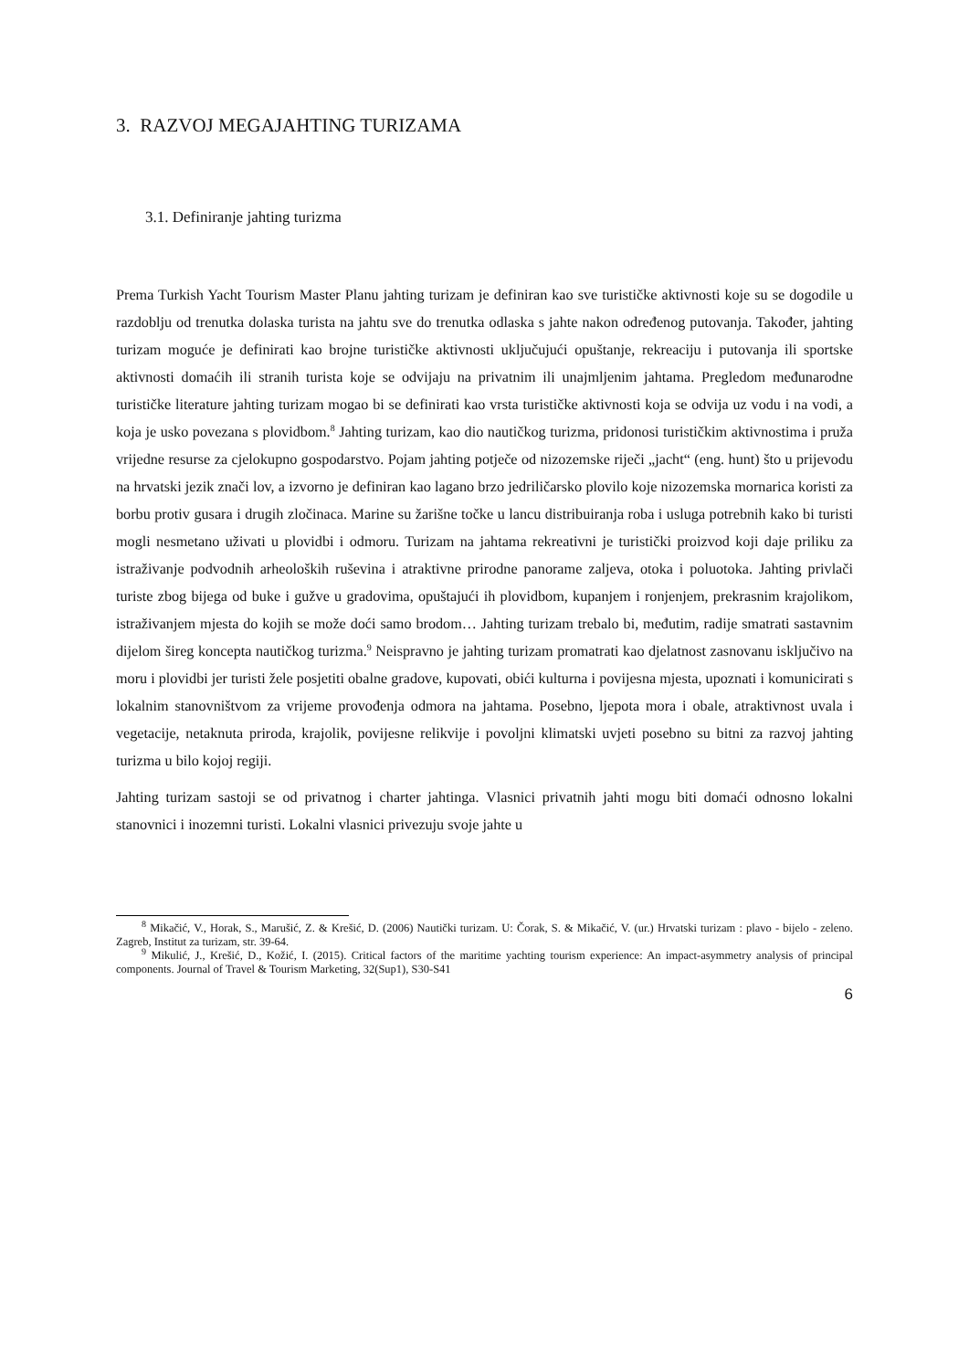3. RAZVOJ MEGAJAHTING TURIZAMA
3.1. Definiranje jahting turizma
Prema Turkish Yacht Tourism Master Planu jahting turizam je definiran kao sve turističke aktivnosti koje su se dogodile u razdoblju od trenutka dolaska turista na jahtu sve do trenutka odlaska s jahte nakon određenog putovanja. Također, jahting turizam moguće je definirati kao brojne turističke aktivnosti uključujući opuštanje, rekreaciju i putovanja ili sportske aktivnosti domaćih ili stranih turista koje se odvijaju na privatnim ili unajmljenim jahtama. Pregledom međunarodne turističke literature jahting turizam mogao bi se definirati kao vrsta turističke aktivnosti koja se odvija uz vodu i na vodi, a koja je usko povezana s plovidbom.<sup>8</sup> Jahting turizam, kao dio nautičkog turizma, pridonosi turističkim aktivnostima i pruža vrijedne resurse za cjelokupno gospodarstvo. Pojam jahting potječe od nizozemske riječi „jacht“ (eng. hunt) što u prijevodu na hrvatski jezik znači lov, a izvorno je definiran kao lagano brzo jedriličarsko plovilo koje nizozemska mornarica koristi za borbu protiv gusara i drugih zločinaca. Marine su žarišne točke u lancu distribuiranja roba i usluga potrebnih kako bi turisti mogli nesmetano uživati u plovidbi i odmoru. Turizam na jahtama rekreativni je turistički proizvod koji daje priliku za istraživanje podvodnih arheoloških ruševina i atraktivne prirodne panorame zaljeva, otoka i poluotoka. Jahting privlači turiste zbog bijega od buke i gužve u gradovima, opuštajući ih plovidbom, kupanjem i ronjenjem, prekrasnim krajolikom, istraživanjem mjesta do kojih se može doći samo brodom… Jahting turizam trebalo bi, međutim, radije smatrati sastavnim dijelom šireg koncepta nautičkog turizma.<sup>9</sup> Neispravno je jahting turizam promatrati kao djelatnost zasnovanu isključivo na moru i plovidbi jer turisti žele posjetiti obalne gradove, kupovati, obići kulturna i povijesna mjesta, upoznati i komunicirati s lokalnim stanovništvom za vrijeme provođenja odmora na jahtama. Posebno, ljepota mora i obale, atraktivnost uvala i vegetacije, netaknuta priroda, krajolik, povijesne relikvije i povoljni klimatski uvjeti posebno su bitni za razvoj jahting turizma u bilo kojoj regiji.
Jahting turizam sastoji se od privatnog i charter jahtinga. Vlasnici privatnih jahti mogu biti domaći odnosno lokalni stanovnici i inozemni turisti. Lokalni vlasnici privezuju svoje jahte u
<sup>8</sup> Mikačić, V., Horak, S., Marušić, Z. & Krešić, D. (2006) Nautički turizam. U: Čorak, S. & Mikačić, V. (ur.) Hrvatski turizam : plavo - bijelo - zeleno. Zagreb, Institut za turizam, str. 39-64.
<sup>9</sup> Mikulić, J., Krešić, D., Kožić, I. (2015). Critical factors of the maritime yachting tourism experience: An impact-asymmetry analysis of principal components. Journal of Travel & Tourism Marketing, 32(Sup1), S30-S41
6